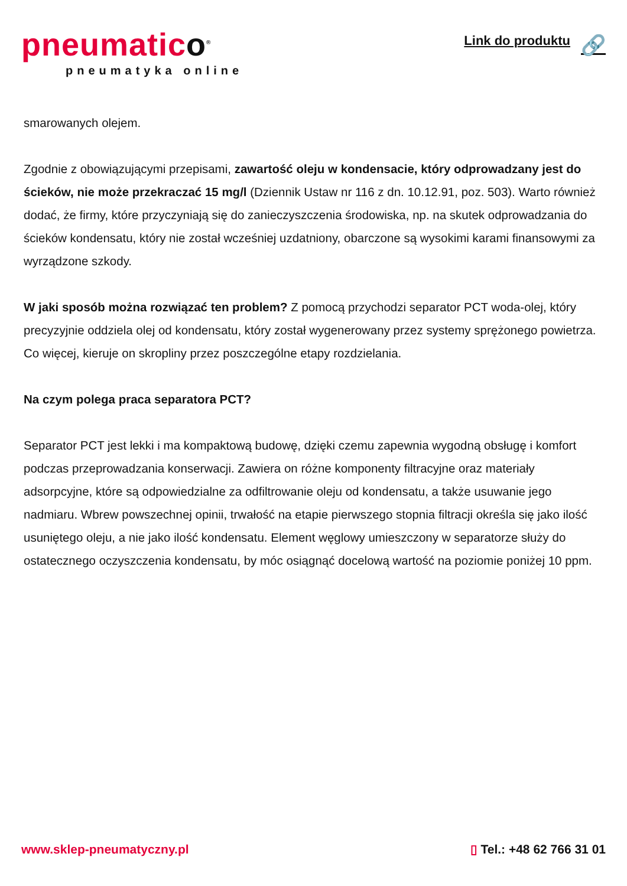pneumatico<sup>®</sup>
pneumatyka online
Link do produktu 🔗
smarowanych olejem.
Zgodnie z obowiązującymi przepisami, zawartość oleju w kondensacie, który odprowadzany jest do ścieków, nie może przekraczać 15 mg/l (Dziennik Ustaw nr 116 z dn. 10.12.91, poz. 503). Warto również dodać, że firmy, które przyczyniają się do zanieczyszczenia środowiska, np. na skutek odprowadzania do ścieków kondensatu, który nie został wcześniej uzdatniony, obarczone są wysokimi karami finansowymi za wyrządzone szkody.
W jaki sposób można rozwiązać ten problem? Z pomocą przychodzi separator PCT woda-olej, który precyzyjnie oddziela olej od kondensatu, który został wygenerowany przez systemy sprężonego powietrza. Co więcej, kieruje on skropliny przez poszczególne etapy rozdzielania.
Na czym polega praca separatora PCT?
Separator PCT jest lekki i ma kompaktową budowę, dzięki czemu zapewnia wygodną obsługę i komfort podczas przeprowadzania konserwacji. Zawiera on różne komponenty filtracyjne oraz materiały adsorpcyjne, które są odpowiedzialne za odfiltrowanie oleju od kondensatu, a także usuwanie jego nadmiaru. Wbrew powszechnej opinii, trwałość na etapie pierwszego stopnia filtracji określa się jako ilość usuniętego oleju, a nie jako ilość kondensatu. Element węglowy umieszczony w separatorze służy do ostatecznego oczyszczenia kondensatu, by móc osiągnąć docelową wartość na poziomie poniżej 10 ppm.
www.sklep-pneumatyczny.pl ▯ Tel.: +48 62 766 31 01